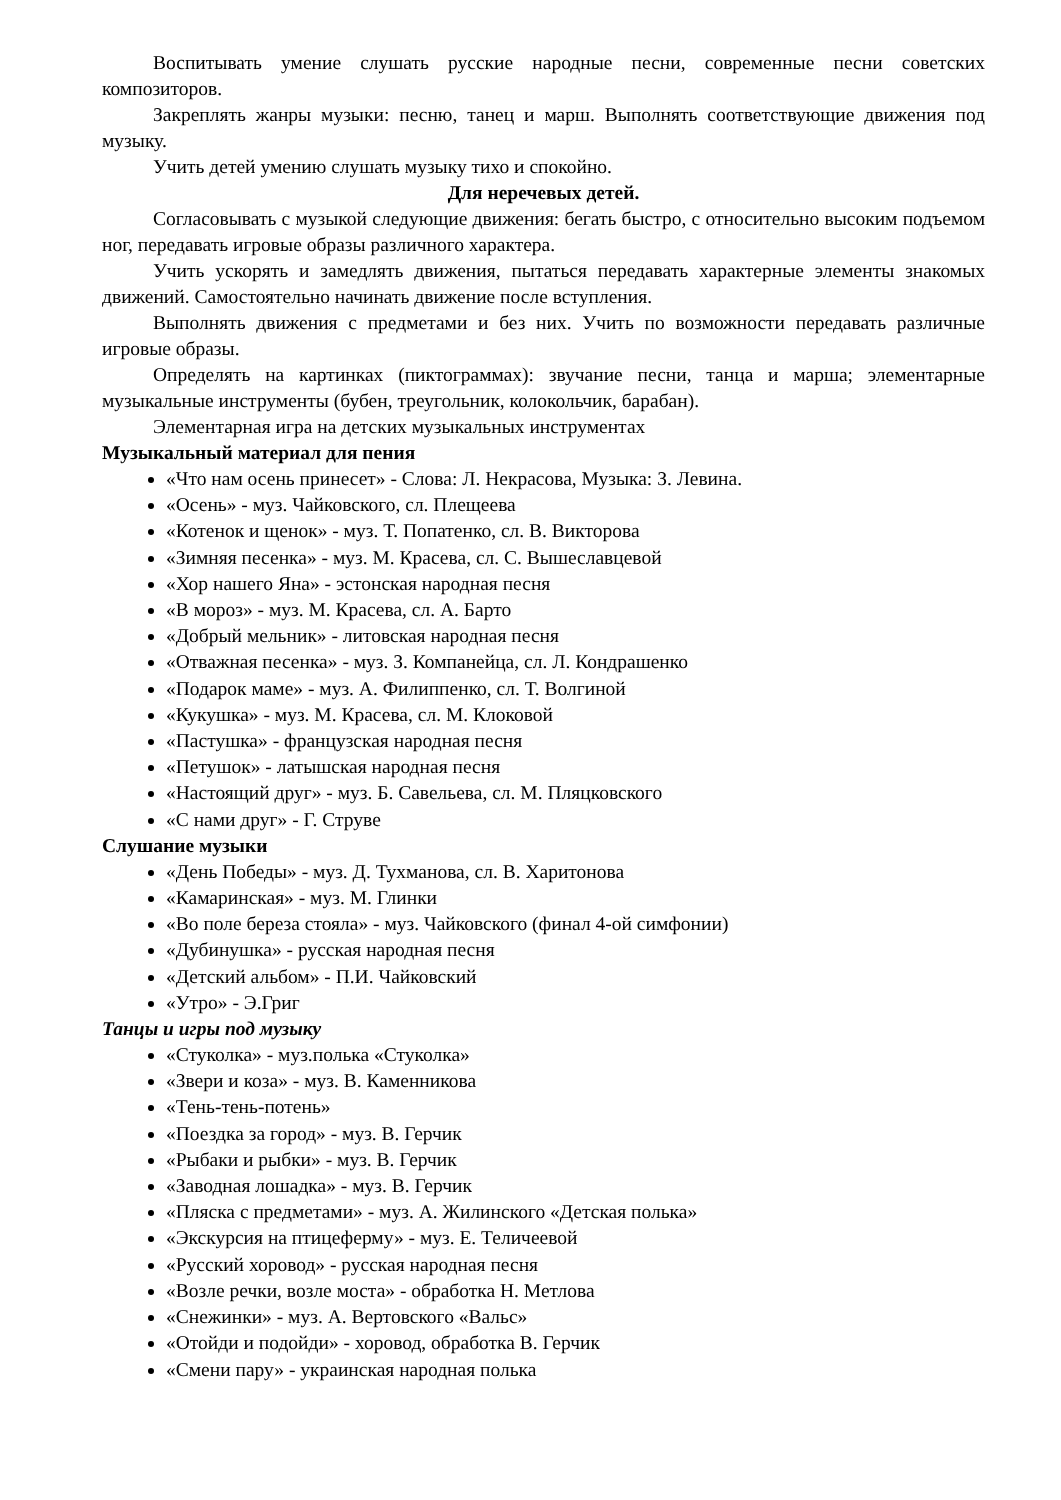Воспитывать умение слушать русские народные песни, современные песни советских композиторов.
Закреплять жанры музыки: песню, танец и марш. Выполнять соответствующие движения под музыку.
Учить детей умению слушать музыку тихо и спокойно.
Для неречевых детей.
Согласовывать с музыкой следующие движения: бегать быстро, с относительно высоким подъемом ног, передавать игровые образы различного характера.
Учить ускорять и замедлять движения, пытаться передавать характерные элементы знакомых движений. Самостоятельно начинать движение после вступления.
Выполнять движения с предметами и без них. Учить по возможности передавать различные игровые образы.
Определять на картинках (пиктограммах): звучание песни, танца и марша; элементарные музыкальные инструменты (бубен, треугольник, колокольчик, барабан).
Элементарная игра на детских музыкальных инструментах
Музыкальный материал для пения
«Что нам осень принесет» - Слова: Л. Некрасова, Музыка: З. Левина.
«Осень» - муз. Чайковского, сл. Плещеева
«Котенок и щенок» - муз. Т. Попатенко, сл. В. Викторова
«Зимняя песенка» - муз. М. Красева, сл. С. Вышеславцевой
«Хор нашего Яна» - эстонская народная песня
«В мороз» - муз. М. Красева, сл. А. Барто
«Добрый мельник» - литовская народная песня
«Отважная песенка» - муз. З. Компанейца, сл. Л. Кондрашенко
«Подарок маме» - муз. А. Филиппенко, сл. Т. Волгиной
«Кукушка» - муз. М. Красева, сл. М. Клоковой
«Пастушка» - французская народная песня
«Петушок» - латышская народная песня
«Настоящий друг» - муз. Б. Савельева, сл. М. Пляцковского
«С нами друг» - Г. Струве
Слушание музыки
«День Победы» - муз. Д. Тухманова, сл. В. Харитонова
«Камаринская» - муз. М. Глинки
«Во поле береза стояла» - муз. Чайковского (финал 4-ой симфонии)
«Дубинушка» - русская народная песня
«Детский альбом» - П.И. Чайковский
«Утро» - Э.Григ
Танцы и игры под музыку
«Стуколка» - муз.полька «Стуколка»
«Звери и коза» - муз. В. Каменникова
«Тень-тень-потень»
«Поездка за город» - муз. В. Герчик
«Рыбаки и рыбки» - муз. В. Герчик
«Заводная лошадка» - муз. В. Герчик
«Пляска с предметами» - муз. А. Жилинского «Детская полька»
«Экскурсия на птицеферму» - муз. Е. Теличеевой
«Русский хоровод» - русская народная песня
«Возле речки, возле моста» - обработка Н. Метлова
«Снежинки» - муз. А. Вертовского «Вальс»
«Отойди и подойди» - хоровод, обработка В. Герчик
«Смени пару» - украинская народная полька